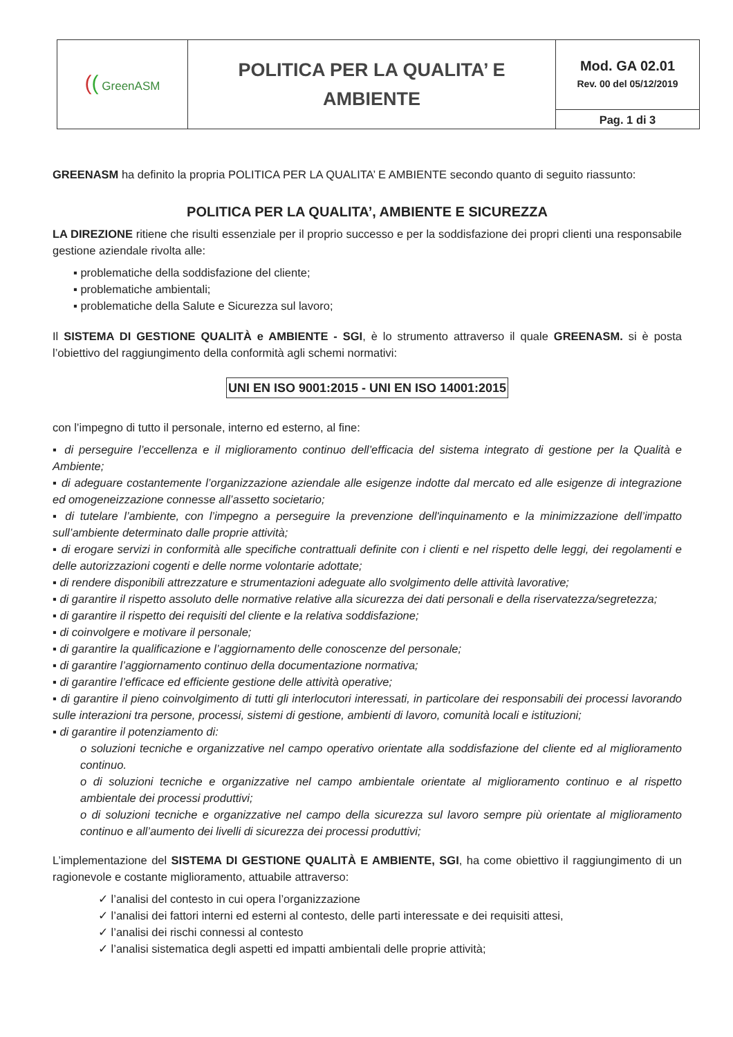| ( ( GreenASM | POLITICA PER LA QUALITA’ E AMBIENTE | Mod. GA 02.01 Rev. 00 del 05/12/2019 |
| | | Pag. 1 di 3 |
GREENASM ha definito la propria POLITICA PER LA QUALITA’ E AMBIENTE secondo quanto di seguito riassunto:
POLITICA PER LA QUALITA’, AMBIENTE E SICUREZZA
LA DIREZIONE ritiene che risulti essenziale per il proprio successo e per la soddisfazione dei propri clienti una responsabile gestione aziendale rivolta alle:
▪ problematiche della soddisfazione del cliente;
▪ problematiche ambientali;
▪ problematiche della Salute e Sicurezza sul lavoro;
Il SISTEMA DI GESTIONE QUALITÀ e AMBIENTE - SGI, è lo strumento attraverso il quale GREENASM. si è posta l’obiettivo del raggiungimento della conformità agli schemi normativi:
UNI EN ISO 9001:2015 - UNI EN ISO 14001:2015
con l’impegno di tutto il personale, interno ed esterno, al fine:
▪ di perseguire l’eccellenza e il miglioramento continuo dell’efficacia del sistema integrato di gestione per la Qualità e Ambiente;
▪ di adeguare costantemente l’organizzazione aziendale alle esigenze indotte dal mercato ed alle esigenze di integrazione ed omogeneizzazione connesse all’assetto societario;
▪ di tutelare l’ambiente, con l’impegno a perseguire la prevenzione dell'inquinamento e la minimizzazione dell’impatto sull’ambiente determinato dalle proprie attività;
▪ di erogare servizi in conformità alle specifiche contrattuali definite con i clienti e nel rispetto delle leggi, dei regolamenti e delle autorizzazioni cogenti e delle norme volontarie adottate;
▪ di rendere disponibili attrezzature e strumentazioni adeguate allo svolgimento delle attività lavorative;
▪ di garantire il rispetto assoluto delle normative relative alla sicurezza dei dati personali e della riservatezza/segretezza;
▪ di garantire il rispetto dei requisiti del cliente e la relativa soddisfazione;
▪ di coinvolgere e motivare il personale;
▪ di garantire la qualificazione e l’aggiornamento delle conoscenze del personale;
▪ di garantire l’aggiornamento continuo della documentazione normativa;
▪ di garantire l’efficace ed efficiente gestione delle attività operative;
▪ di garantire il pieno coinvolgimento di tutti gli interlocutori interessati, in particolare dei responsabili dei processi lavorando sulle interazioni tra persone, processi, sistemi di gestione, ambienti di lavoro, comunità locali e istituzioni;
▪ di garantire il potenziamento di:
o soluzioni tecniche e organizzative nel campo operativo orientate alla soddisfazione del cliente ed al miglioramento continuo.
o di soluzioni tecniche e organizzative nel campo ambientale orientate al miglioramento continuo e al rispetto ambientale dei processi produttivi;
o di soluzioni tecniche e organizzative nel campo della sicurezza sul lavoro sempre più orientate al miglioramento continuo e all’aumento dei livelli di sicurezza dei processi produttivi;
L’implementazione del SISTEMA DI GESTIONE QUALITÀ E AMBIENTE, SGI, ha come obiettivo il raggiungimento di un ragionevole e costante miglioramento, attuabile attraverso:
✓ l’analisi del contesto in cui opera l’organizzazione
✓ l’analisi dei fattori interni ed esterni al contesto, delle parti interessate e dei requisiti attesi,
✓ l’analisi dei rischi connessi al contesto
✓ l’analisi sistematica degli aspetti ed impatti ambientali delle proprie attività;